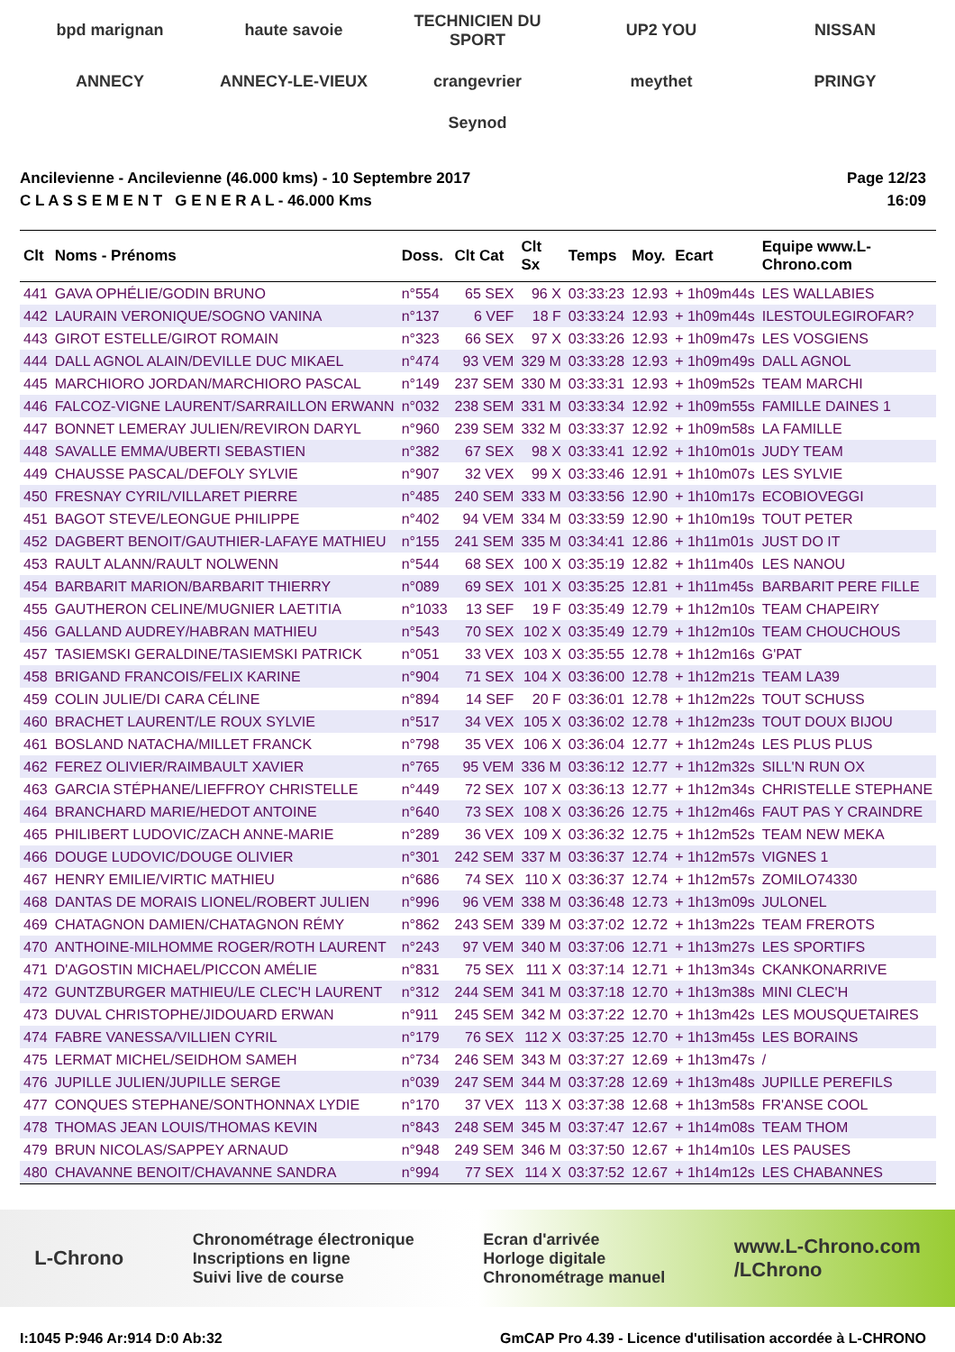bpd marignan
haute savoie
TECHNICIEN DU SPORT
UP2 YOU
NISSAN
ANNECY
ANNECY-LE-VIEUX
crangevrier
meythet
PRINGY
Seynod
Ancilevienne - Ancilevienne (46.000 kms) - 10 Septembre 2017
C L A S S E M E N T G E N E R A L - 46.000 Kms
Page 12/23
16:09
| Clt | Noms - Prénoms | Doss. | Clt Cat | Clt Sx | Temps | Moy. | Ecart | Equipe www.L-Chrono.com |
| --- | --- | --- | --- | --- | --- | --- | --- | --- |
| 441 | GAVA OPHÉLIE/GODIN BRUNO | n°554 | 65 SEX | 96 X | 03:33:23 | 12.93 | + 1h09m44s | LES WALLABIES |
| 442 | LAURAIN VERONIQUE/SOGNO VANINA | n°137 | 6 VEF | 18 F | 03:33:24 | 12.93 | + 1h09m44s | ILESTOULEGIROFAR? |
| 443 | GIROT ESTELLE/GIROT ROMAIN | n°323 | 66 SEX | 97 X | 03:33:26 | 12.93 | + 1h09m47s | LES VOSGIENS |
| 444 | DALL AGNOL ALAIN/DEVILLE DUC MIKAEL | n°474 | 93 VEM | 329 M | 03:33:28 | 12.93 | + 1h09m49s | DALL AGNOL |
| 445 | MARCHIORO JORDAN/MARCHIORO PASCAL | n°149 | 237 SEM | 330 M | 03:33:31 | 12.93 | + 1h09m52s | TEAM MARCHI |
| 446 | FALCOZ-VIGNE LAURENT/SARRAILLON ERWANN | n°032 | 238 SEM | 331 M | 03:33:34 | 12.92 | + 1h09m55s | FAMILLE DAINES 1 |
| 447 | BONNET LEMERAY JULIEN/REVIRON DARYL | n°960 | 239 SEM | 332 M | 03:33:37 | 12.92 | + 1h09m58s | LA FAMILLE |
| 448 | SAVALLE EMMA/UBERTI SEBASTIEN | n°382 | 67 SEX | 98 X | 03:33:41 | 12.92 | + 1h10m01s | JUDY TEAM |
| 449 | CHAUSSE PASCAL/DEFOLY SYLVIE | n°907 | 32 VEX | 99 X | 03:33:46 | 12.91 | + 1h10m07s | LES SYLVIE |
| 450 | FRESNAY CYRIL/VILLARET PIERRE | n°485 | 240 SEM | 333 M | 03:33:56 | 12.90 | + 1h10m17s | ECOBIOVEGGI |
| 451 | BAGOT STEVE/LEONGUE PHILIPPE | n°402 | 94 VEM | 334 M | 03:33:59 | 12.90 | + 1h10m19s | TOUT PETER |
| 452 | DAGBERT BENOIT/GAUTHIER-LAFAYE MATHIEU | n°155 | 241 SEM | 335 M | 03:34:41 | 12.86 | + 1h11m01s | JUST DO IT |
| 453 | RAULT ALANN/RAULT NOLWENN | n°544 | 68 SEX | 100 X | 03:35:19 | 12.82 | + 1h11m40s | LES NANOU |
| 454 | BARBARIT MARION/BARBARIT THIERRY | n°089 | 69 SEX | 101 X | 03:35:25 | 12.81 | + 1h11m45s | BARBARIT PERE FILLE |
| 455 | GAUTHERON CELINE/MUGNIER LAETITIA | n°1033 | 13 SEF | 19 F | 03:35:49 | 12.79 | + 1h12m10s | TEAM CHAPEIRY |
| 456 | GALLAND AUDREY/HABRAN MATHIEU | n°543 | 70 SEX | 102 X | 03:35:49 | 12.79 | + 1h12m10s | TEAM CHOUCHOUS |
| 457 | TASIEMSKI GERALDINE/TASIEMSKI PATRICK | n°051 | 33 VEX | 103 X | 03:35:55 | 12.78 | + 1h12m16s | G'PAT |
| 458 | BRIGAND FRANCOIS/FELIX KARINE | n°904 | 71 SEX | 104 X | 03:36:00 | 12.78 | + 1h12m21s | TEAM LA39 |
| 459 | COLIN JULIE/DI CARA CÉLINE | n°894 | 14 SEF | 20 F | 03:36:01 | 12.78 | + 1h12m22s | TOUT SCHUSS |
| 460 | BRACHET LAURENT/LE ROUX SYLVIE | n°517 | 34 VEX | 105 X | 03:36:02 | 12.78 | + 1h12m23s | TOUT DOUX BIJOU |
| 461 | BOSLAND NATACHA/MILLET FRANCK | n°798 | 35 VEX | 106 X | 03:36:04 | 12.77 | + 1h12m24s | LES PLUS PLUS |
| 462 | FEREZ OLIVIER/RAIMBAULT XAVIER | n°765 | 95 VEM | 336 M | 03:36:12 | 12.77 | + 1h12m32s | SILL'N RUN OX |
| 463 | GARCIA STÉPHANE/LIEFFROY CHRISTELLE | n°449 | 72 SEX | 107 X | 03:36:13 | 12.77 | + 1h12m34s | CHRISTELLE STEPHANE |
| 464 | BRANCHARD MARIE/HEDOT ANTOINE | n°640 | 73 SEX | 108 X | 03:36:26 | 12.75 | + 1h12m46s | FAUT PAS Y CRAINDRE |
| 465 | PHILIBERT LUDOVIC/ZACH ANNE-MARIE | n°289 | 36 VEX | 109 X | 03:36:32 | 12.75 | + 1h12m52s | TEAM NEW MEKA |
| 466 | DOUGE LUDOVIC/DOUGE OLIVIER | n°301 | 242 SEM | 337 M | 03:36:37 | 12.74 | + 1h12m57s | VIGNES 1 |
| 467 | HENRY EMILIE/VIRTIC MATHIEU | n°686 | 74 SEX | 110 X | 03:36:37 | 12.74 | + 1h12m57s | ZOMILO74330 |
| 468 | DANTAS DE MORAIS LIONEL/ROBERT JULIEN | n°996 | 96 VEM | 338 M | 03:36:48 | 12.73 | + 1h13m09s | JULONEL |
| 469 | CHATAGNON DAMIEN/CHATAGNON RÉMY | n°862 | 243 SEM | 339 M | 03:37:02 | 12.72 | + 1h13m22s | TEAM FREROTS |
| 470 | ANTHOINE-MILHOMME ROGER/ROTH LAURENT | n°243 | 97 VEM | 340 M | 03:37:06 | 12.71 | + 1h13m27s | LES SPORTIFS |
| 471 | D'AGOSTIN MICHAEL/PICCON AMÉLIE | n°831 | 75 SEX | 111 X | 03:37:14 | 12.71 | + 1h13m34s | CKANKONARRIVE |
| 472 | GUNTZBURGER MATHIEU/LE CLEC'H LAURENT | n°312 | 244 SEM | 341 M | 03:37:18 | 12.70 | + 1h13m38s | MINI CLEC'H |
| 473 | DUVAL CHRISTOPHE/JIDOUARD ERWAN | n°911 | 245 SEM | 342 M | 03:37:22 | 12.70 | + 1h13m42s | LES MOUSQUETAIRES |
| 474 | FABRE VANESSA/VILLIEN CYRIL | n°179 | 76 SEX | 112 X | 03:37:25 | 12.70 | + 1h13m45s | LES BORAINS |
| 475 | LERMAT MICHEL/SEIDHOM SAMEH | n°734 | 246 SEM | 343 M | 03:37:27 | 12.69 | + 1h13m47s | / |
| 476 | JUPILLE JULIEN/JUPILLE SERGE | n°039 | 247 SEM | 344 M | 03:37:28 | 12.69 | + 1h13m48s | JUPILLE PEREFILS |
| 477 | CONQUES STEPHANE/SONTHONNAX LYDIE | n°170 | 37 VEX | 113 X | 03:37:38 | 12.68 | + 1h13m58s | FR'ANSE COOL |
| 478 | THOMAS JEAN LOUIS/THOMAS KEVIN | n°843 | 248 SEM | 345 M | 03:37:47 | 12.67 | + 1h14m08s | TEAM THOM |
| 479 | BRUN NICOLAS/SAPPEY ARNAUD | n°948 | 249 SEM | 346 M | 03:37:50 | 12.67 | + 1h14m10s | LES PAUSES |
| 480 | CHAVANNE BENOIT/CHAVANNE SANDRA | n°994 | 77 SEX | 114 X | 03:37:52 | 12.67 | + 1h14m12s | LES CHABANNES |
L-Chrono
Chronométrage électronique
Inscriptions en ligne
Suivi live de course
Ecran d'arrivée
Horloge digitale
Chronométrage manuel
www.L-Chrono.com
/LChrono
I:1045 P:946 Ar:914 D:0 Ab:32 GmCAP Pro 4.39 - Licence d'utilisation accordée à L-CHRONO